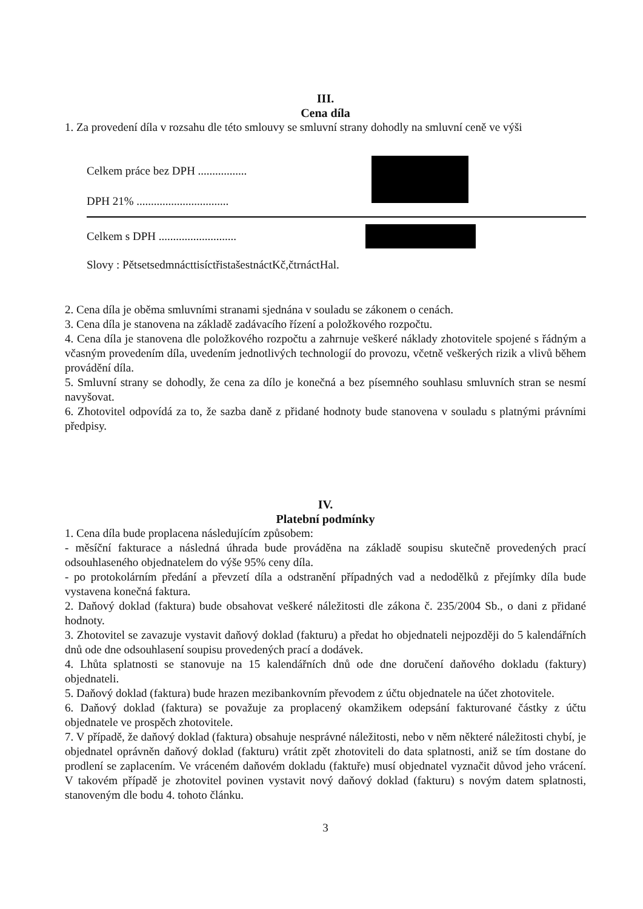III.
Cena díla
1. Za provedení díla v rozsahu dle této smlouvy se smluvní strany dohodly na smluvní ceně ve výši
Celkem práce bez DPH .................
DPH 21% ................................
Celkem s DPH ...........................
Slovy : PětsetsedmnácttisíctřistašestnáctKč,čtrnáctHal.
2. Cena díla je oběma smluvními stranami sjednána v souladu se zákonem o cenách.
3. Cena díla je stanovena na základě zadávacího řízení a položkového rozpočtu.
4. Cena díla je stanovena dle položkového rozpočtu a zahrnuje veškeré náklady zhotovitele spojené s řádným a včasným provedením díla, uvedením jednotlivých technologií do provozu, včetně veškerých rizik a vlivů během provádění díla.
5. Smluvní strany se dohodly, že cena za dílo je konečná a bez písemného souhlasu smluvních stran se nesmí navyšovat.
6. Zhotovitel odpovídá za to, že sazba daně z přidané hodnoty bude stanovena v souladu s platnými právními předpisy.
IV.
Platební podmínky
1. Cena díla bude proplacena následujícím způsobem:
- měsíční fakturace a následná úhrada bude prováděna na základě soupisu skutečně provedených prací odsouhlaseného objednatelem do výše 95% ceny díla.
- po protokolárním předání a převzetí díla a odstranění případných vad a nedodělků z přejímky díla bude vystavena konečná faktura.
2. Daňový doklad (faktura) bude obsahovat veškeré náležitosti dle zákona č. 235/2004 Sb., o dani z přidané hodnoty.
3. Zhotovitel se zavazuje vystavit daňový doklad (fakturu) a předat ho objednateli nejpozději do 5 kalendářních dnů ode dne odsouhlasení soupisu provedených prací a dodávek.
4. Lhůta splatnosti se stanovuje na 15 kalendářních dnů ode dne doručení daňového dokladu (faktury) objednateli.
5. Daňový doklad (faktura) bude hrazen mezibankovním převodem z účtu objednatele na účet zhotovitele.
6. Daňový doklad (faktura) se považuje za proplacený okamžikem odepsání fakturované částky z účtu objednatele ve prospěch zhotovitele.
7. V případě, že daňový doklad (faktura) obsahuje nesprávné náležitosti, nebo v něm některé náležitosti chybí, je objednatel oprávněn daňový doklad (fakturu) vrátit zpět zhotoviteli do data splatnosti, aniž se tím dostane do prodlení se zaplacením. Ve vráceném daňovém dokladu (faktuře) musí objednatel vyznačit důvod jeho vrácení. V takovém případě je zhotovitel povinen vystavit nový daňový doklad (fakturu) s novým datem splatnosti, stanoveným dle bodu 4. tohoto článku.
3